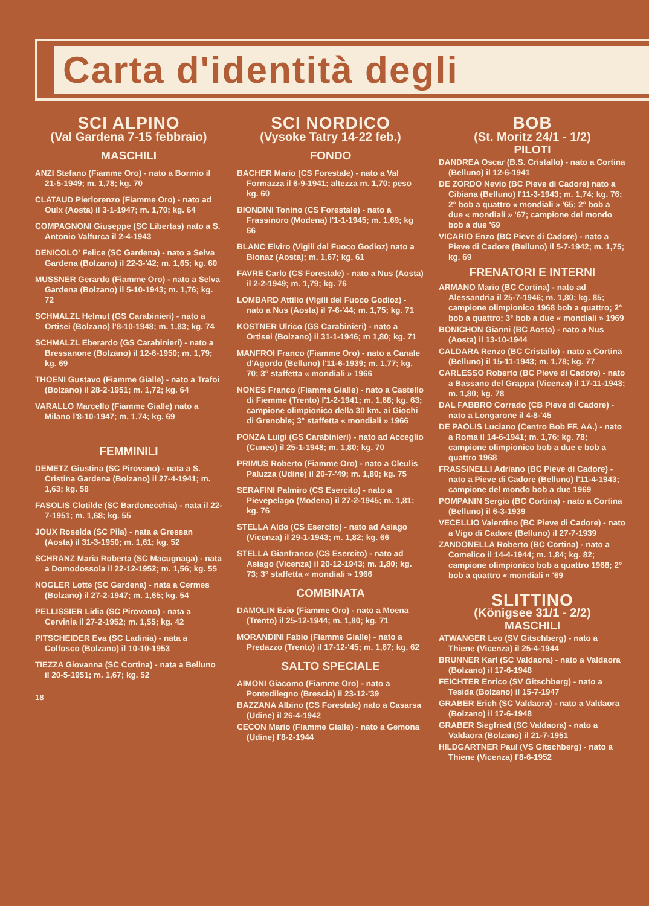Carta d'identità degli
SCI ALPINO
(Val Gardena 7-15 febbraio)
MASCHILI
ANZI Stefano (Fiamme Oro) - nato a Bormio il 21-5-1949; m. 1,78; kg. 70
CLATAUD Pierlorenzo (Fiamme Oro) - nato ad Oulx (Aosta) il 3-1-1947; m. 1,70; kg. 64
COMPAGNONI Giuseppe (SC Libertas) nato a S. Antonio Valfurca il 2-4-1943
DENICOLO' Felice (SC Gardena) - nato a Selva Gardena (Bolzano) il 22-3-'42; m. 1,65; kg. 60
MUSSNER Gerardo (Fiamme Oro) - nato a Selva Gardena (Bolzano) il 5-10-1943; m. 1,76; kg. 72
SCHMALZL Helmut (GS Carabinieri) - nato a Ortisei (Bolzano) l'8-10-1948; m. 1,83; kg. 74
SCHMALZL Eberardo (GS Carabinieri) - nato a Bressanone (Bolzano) il 12-6-1950; m. 1,79; kg. 69
THOENI Gustavo (Fiamme Gialle) - nato a Trafoi (Bolzano) il 28-2-1951; m. 1,72; kg. 64
VARALLO Marcello (Fiamme Gialle) nato a Milano l'8-10-1947; m. 1,74; kg. 69
FEMMINILI
DEMETZ Giustina (SC Pirovano) - nata a S. Cristina Gardena (Bolzano) il 27-4-1941; m. 1,63; kg. 58
FASOLIS Clotilde (SC Bardonecchia) - nata il 22-7-1951; m. 1,68; kg. 55
JOUX Roselda (SC Pila) - nata a Gressan (Aosta) il 31-3-1950; m. 1,61; kg. 52
SCHRANZ Maria Roberta (SC Macugnaga) - nata a Domodossola il 22-12-1952; m. 1,56; kg. 55
NOGLER Lotte (SC Gardena) - nata a Cermes (Bolzano) il 27-2-1947; m. 1,65; kg. 54
PELLISSIER Lidia (SC Pirovano) - nata a Cervinia il 27-2-1952; m. 1,55; kg. 42
PITSCHEIDER Eva (SC Ladinia) - nata a Colfosco (Bolzano) il 10-10-1953
TIEZZA Giovanna (SC Cortina) - nata a Belluno il 20-5-1951; m. 1,67; kg. 52
18
SCI NORDICO
(Vysoke Tatry 14-22 feb.)
FONDO
BACHER Mario (CS Forestale) - nato a Val Formazza il 6-9-1941; altezza m. 1,70; peso kg. 60
BIONDINI Tonino (CS Forestale) - nato a Frassinoro (Modena) l'1-1-1945; m. 1,69; kg 66
BLANC Elviro (Vigili del Fuoco Godioz) nato a Bionaz (Aosta); m. 1,67; kg. 61
FAVRE Carlo (CS Forestale) - nato a Nus (Aosta) il 2-2-1949; m. 1,79; kg. 76
LOMBARD Attilio (Vigili del Fuoco Godioz) - nato a Nus (Aosta) il 7-6-'44; m. 1,75; kg. 71
KOSTNER Ulrico (GS Carabinieri) - nato a Ortisei (Bolzano) il 31-1-1946; m 1,80; kg. 71
MANFROI Franco (Fiamme Oro) - nato a Canale d'Agordo (Belluno) l'11-6-1939; m. 1,77; kg. 70; 3° staffetta « mondiali » 1966
NONES Franco (Fiamme Gialle) - nato a Castello di Fiemme (Trento) l'1-2-1941; m. 1,68; kg. 63; campione olimpionico della 30 km. ai Giochi di Grenoble; 3° staffetta « mondiali » 1966
PONZA Luigi (GS Carabinieri) - nato ad Acceglio (Cuneo) il 25-1-1948; m. 1,80; kg. 70
PRIMUS Roberto (Fiamme Oro) - nato a Cleulis Paluzza (Udine) il 20-7-'49; m. 1,80; kg. 75
SERAFINI Palmiro (CS Esercito) - nato a Pievepelago (Modena) il 27-2-1945; m. 1,81; kg. 76
STELLA Aldo (CS Esercito) - nato ad Asiago (Vicenza) il 29-1-1943; m. 1,82; kg. 66
STELLA Gianfranco (CS Esercito) - nato ad Asiago (Vicenza) il 20-12-1943; m. 1,80; kg. 73; 3° staffetta « mondiali » 1966
COMBINATA
DAMOLIN Ezio (Fiamme Oro) - nato a Moena (Trento) il 25-12-1944; m. 1,80; kg. 71
MORANDINI Fabio (Fiamme Gialle) - nato a Predazzo (Trento) il 17-12-'45; m. 1,67; kg. 62
SALTO SPECIALE
AIMONI Giacomo (Fiamme Oro) - nato a Pontedilegno (Brescia) il 23-12-'39
BAZZANA Albino (CS Forestale) nato a Casarsa (Udine) il 26-4-1942
CECON Mario (Fiamme Gialle) - nato a Gemona (Udine) l'8-2-1944
BOB
(St. Moritz 24/1 - 1/2)
PILOTI
DANDREA Oscar (B.S. Cristallo) - nato a Cortina (Belluno) il 12-6-1941
DE ZORDO Nevio (BC Pieve di Cadore) nato a Cibiana (Belluno) l'11-3-1943; m. 1,74; kg. 76; 2° bob a quattro « mondiali » '65; 2° bob a due « mondiali » '67; campione del mondo bob a due '69
VICARIO Enzo (BC Pieve di Cadore) - nato a Pieve di Cadore (Belluno) il 5-7-1942; m. 1,75; kg. 69
FRENATORI E INTERNI
ARMANO Mario (BC Cortina) - nato ad Alessandria il 25-7-1946; m. 1,80; kg. 85; campione olimpionico 1968 bob a quattro; 2° bob a quattro; 3° bob a due « mondiali » 1969
BONICHON Gianni (BC Aosta) - nato a Nus (Aosta) il 13-10-1944
CALDARA Renzo (BC Cristallo) - nato a Cortina (Belluno) il 15-11-1943; m. 1,78; kg. 77
CARLESSO Roberto (BC Pieve di Cadore) - nato a Bassano del Grappa (Vicenza) il 17-11-1943; m. 1,80; kg. 78
DAL FABBRO Corrado (CB Pieve di Cadore) - nato a Longarone il 4-8-'45
DE PAOLIS Luciano (Centro Bob FF. AA.) - nato a Roma il 14-6-1941; m. 1,76; kg. 78; campione olimpionico bob a due e bob a quattro 1968
FRASSINELLI Adriano (BC Pieve di Cadore) - nato a Pieve di Cadore (Belluno) l'11-4-1943; campione del mondo bob a due 1969
POMPANIN Sergio (BC Cortina) - nato a Cortina (Belluno) il 6-3-1939
VECELLIO Valentino (BC Pieve di Cadore) - nato a Vigo di Cadore (Belluno) il 27-7-1939
ZANDONELLA Roberto (BC Cortina) - nato a Comelico il 14-4-1944; m. 1,84; kg. 82; campione olimpionico bob a quattro 1968; 2° bob a quattro « mondiali » '69
SLITTINO
(Königsee 31/1 - 2/2)
MASCHILI
ATWANGER Leo (SV Gitschberg) - nato a Thiene (Vicenza) il 25-4-1944
BRUNNER Karl (SC Valdaora) - nato a Valdaora (Bolzano) il 17-6-1948
FEICHTER Enrico (SV Gitschberg) - nato a Tesida (Bolzano) il 15-7-1947
GRABER Erich (SC Valdaora) - nato a Valdaora (Bolzano) il 17-6-1948
GRABER Siegfried (SC Valdaora) - nato a Valdaora (Bolzano) il 21-7-1951
HILDGARTNER Paul (VS Gitschberg) - nato a Thiene (Vicenza) l'8-6-1952